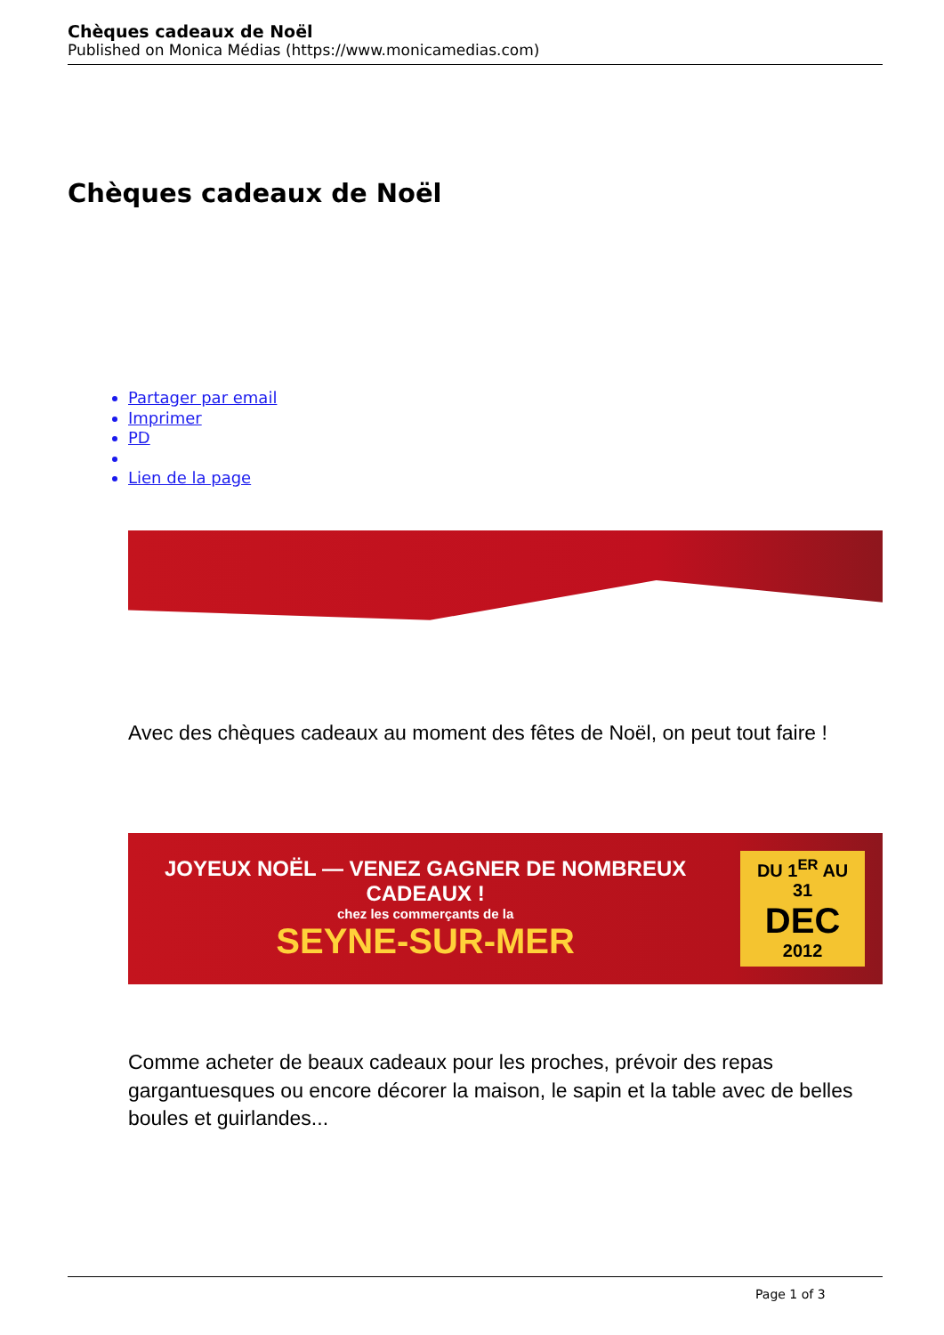Chèques cadeaux de Noël
Published on Monica Médias (https://www.monicamedias.com)
Chèques cadeaux de Noël
Partager par email
Imprimer
PD
Lien de la page
Avec des chèques cadeaux au moment des fêtes de Noël, on peut tout faire !
JOYEUX NOËL — VENEZ GAGNER DE NOMBREUX CADEAUX !
chez les commerçants de la
SEYNE-SUR-MER
DU 1<sup>ER</sup> AU 31
DEC
2012
Comme acheter de beaux cadeaux pour les proches, prévoir des repas gargantuesques ou encore décorer la maison, le sapin et la table avec de belles boules et guirlandes...
Page 1 of 3